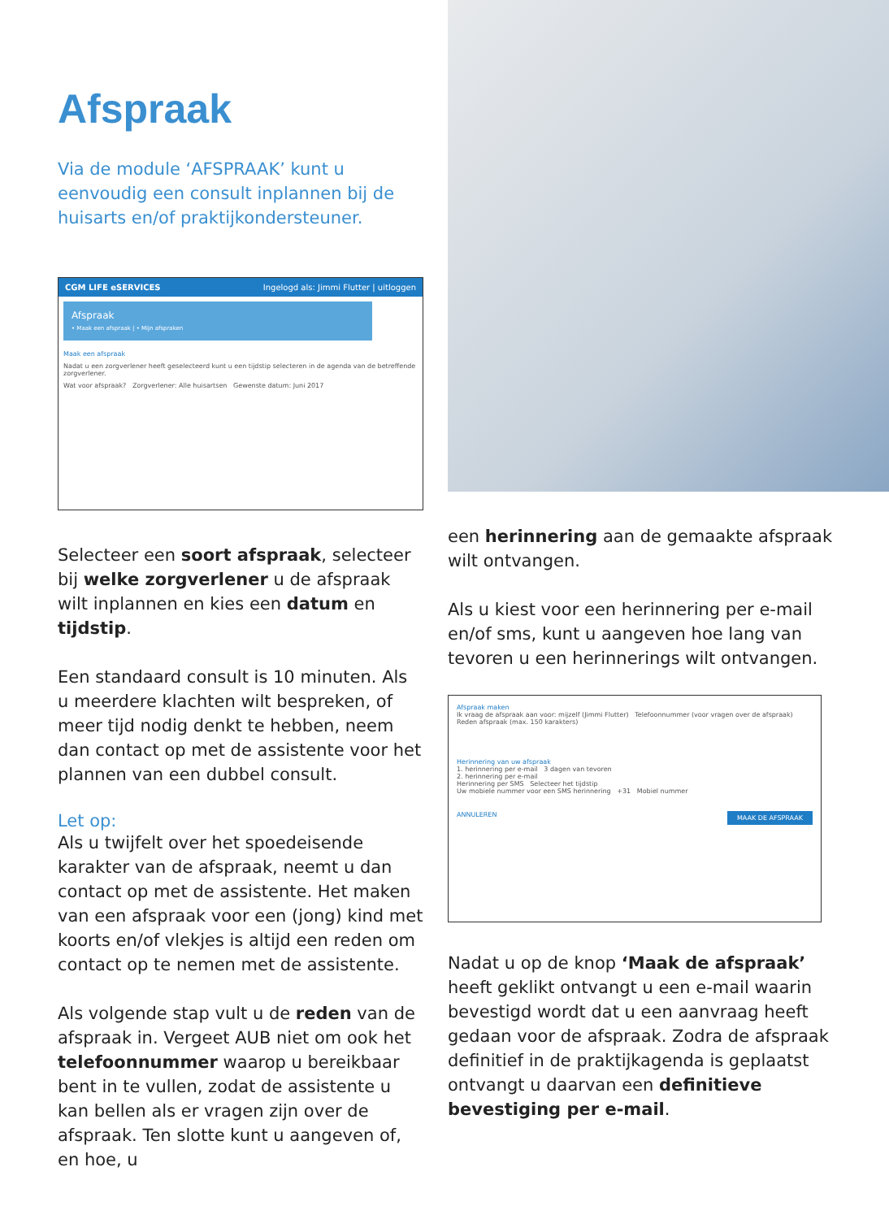Afspraak
Via de module ‘AFSPRAAK’ kunt u eenvoudig een consult inplannen bij de huisarts en/of praktijkondersteuner.
CGM LIFE eSERVICES Ingelogd als: Jimmi Flutter | uitloggen
Afspraak
• Maak een afspraak | • Mijn afspraken
Maak een afspraak
Nadat u een zorgverlener heeft geselecteerd kunt u een tijdstip selecteren in de agenda van de betreffende zorgverlener.
Wat voor afspraak? Zorgverlener: Alle huisartsen Gewenste datum: Juni 2017
Selecteer een soort afspraak, selecteer bij welke zorgverlener u de afspraak wilt inplannen en kies een datum en tijdstip.
Een standaard consult is 10 minuten. Als u meerdere klachten wilt bespreken, of meer tijd nodig denkt te hebben, neem dan contact op met de assistente voor het plannen van een dubbel consult.
Let op:
Als u twijfelt over het spoedeisende karakter van de afspraak, neemt u dan contact op met de assistente. Het maken van een afspraak voor een (jong) kind met koorts en/of vlekjes is altijd een reden om contact op te nemen met de assistente.
Als volgende stap vult u de reden van de afspraak in. Vergeet AUB niet om ook het telefoonnummer waarop u bereikbaar bent in te vullen, zodat de assistente u kan bellen als er vragen zijn over de afspraak. Ten slotte kunt u aangeven of, en hoe, u
een herinnering aan de gemaakte afspraak wilt ontvangen.
Als u kiest voor een herinnering per e-mail en/of sms, kunt u aangeven hoe lang van tevoren u een herinnerings wilt ontvangen.
Afspraak maken
Ik vraag de afspraak aan voor: mijzelf (Jimmi Flutter) Telefoonnummer (voor vragen over de afspraak)
Reden afspraak (max. 150 karakters)
Herinnering van uw afspraak
1. herinnering per e-mail 3 dagen van tevoren
2. herinnering per e-mail
Herinnering per SMS Selecteer het tijdstip
Uw mobiele nummer voor een SMS herinnering +31 Mobiel nummer
ANNULEREN MAAK DE AFSPRAAK
Nadat u op de knop ‘Maak de afspraak’ heeft geklikt ontvangt u een e-mail waarin bevestigd wordt dat u een aanvraag heeft gedaan voor de afspraak. Zodra de afspraak definitief in de praktijkagenda is geplaatst ontvangt u daarvan een definitieve bevestiging per e-mail.